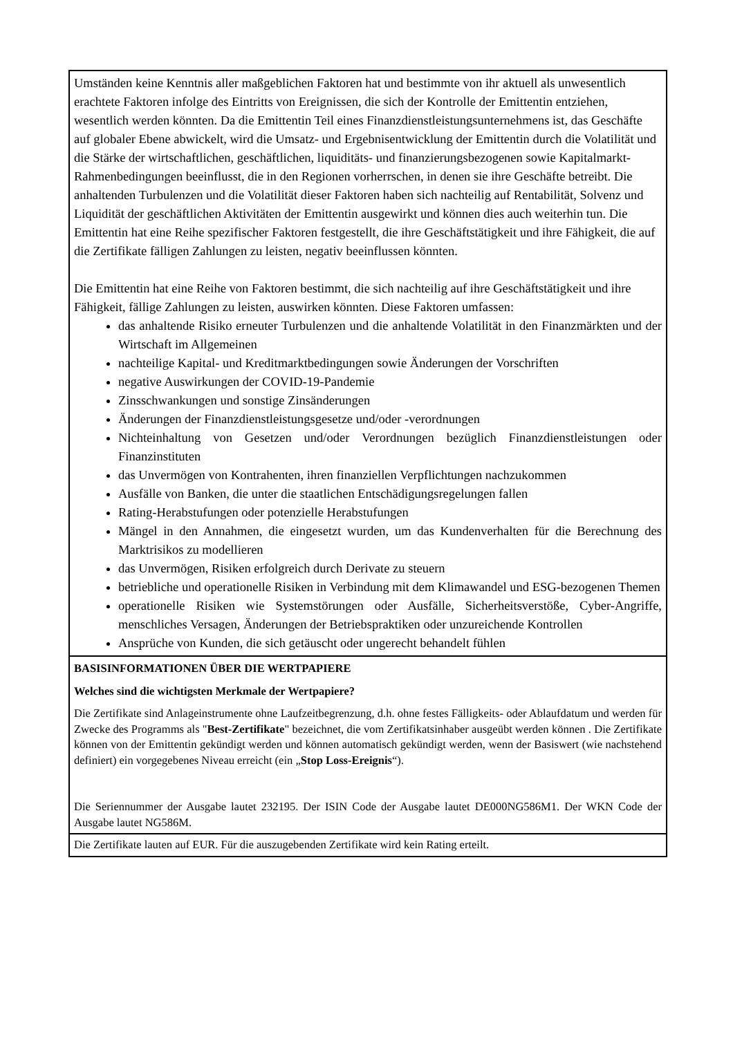| Umständen keine Kenntnis aller maßgeblichen Faktoren hat und bestimmte von ihr aktuell als unwesentlich erachtete Faktoren infolge des Eintritts von Ereignissen, die sich der Kontrolle der Emittentin entziehen, wesentlich werden könnten. Da die Emittentin Teil eines Finanzdienstleistungsunternehmens ist, das Geschäfte auf globaler Ebene abwickelt, wird die Umsatz- und Ergebnisentwicklung der Emittentin durch die Volatilität und die Stärke der wirtschaftlichen, geschäftlichen, liquiditäts- und finanzierungsbezogenen sowie Kapitalmarkt-Rahmenbedingungen beeinflusst, die in den Regionen vorherrschen, in denen sie ihre Geschäfte betreibt. Die anhaltenden Turbulenzen und die Volatilität dieser Faktoren haben sich nachteilig auf Rentabilität, Solvenz und Liquidität der geschäftlichen Aktivitäten der Emittentin ausgewirkt und können dies auch weiterhin tun. Die Emittentin hat eine Reihe spezifischer Faktoren festgestellt, die ihre Geschäftstätigkeit und ihre Fähigkeit, die auf die Zertifikate fälligen Zahlungen zu leisten, negativ beeinflussen könnten. Die Emittentin hat eine Reihe von Faktoren bestimmt, die sich nachteilig auf ihre Geschäftstätigkeit und ihre Fähigkeit, fällige Zahlungen zu leisten, auswirken könnten. Diese Faktoren umfassen: das anhaltende Risiko erneuter Turbulenzen und die anhaltende Volatilität in den Finanzmärkten und der Wirtschaft im Allgemeinen nachteilige Kapital- und Kreditmarktbedingungen sowie Änderungen der Vorschriften negative Auswirkungen der COVID-19-Pandemie Zinsschwankungen und sonstige Zinsänderungen Änderungen der Finanzdienstleistungsgesetze und/oder -verordnungen Nichteinhaltung von Gesetzen und/oder Verordnungen bezüglich Finanzdienstleistungen oder Finanzinstituten das Unvermögen von Kontrahenten, ihren finanziellen Verpflichtungen nachzukommen Ausfälle von Banken, die unter die staatlichen Entschädigungsregelungen fallen Rating-Herabstufungen oder potenzielle Herabstufungen Mängel in den Annahmen, die eingesetzt wurden, um das Kundenverhalten für die Berechnung des Marktrisikos zu modellieren das Unvermögen, Risiken erfolgreich durch Derivate zu steuern betriebliche und operationelle Risiken in Verbindung mit dem Klimawandel und ESG-bezogenen Themen operationelle Risiken wie Systemstörungen oder Ausfälle, Sicherheitsverstöße, Cyber-Angriffe, menschliches Versagen, Änderungen der Betriebspraktiken oder unzureichende Kontrollen Ansprüche von Kunden, die sich getäuscht oder ungerecht behandelt fühlen |
| BASISINFORMATIONEN ÜBER DIE WERTPAPIERE Welches sind die wichtigsten Merkmale der Wertpapiere? Die Zertifikate sind Anlageinstrumente ohne Laufzeitbegrenzung, d.h. ohne festes Fälligkeits- oder Ablaufdatum und werden für Zwecke des Programms als " Best-Zertifikate " bezeichnet, die vom Zertifikatsinhaber ausgeübt werden können . Die Zertifikate können von der Emittentin gekündigt werden und können automatisch gekündigt werden, wenn der Basiswert (wie nachstehend definiert) ein vorgegebenes Niveau erreicht (ein „ Stop Loss-Ereignis “). Die Seriennummer der Ausgabe lautet 232195. Der ISIN Code der Ausgabe lautet DE000NG586M1. Der WKN Code der Ausgabe lautet NG586M. |
| Die Zertifikate lauten auf EUR. Für die auszugebenden Zertifikate wird kein Rating erteilt. |